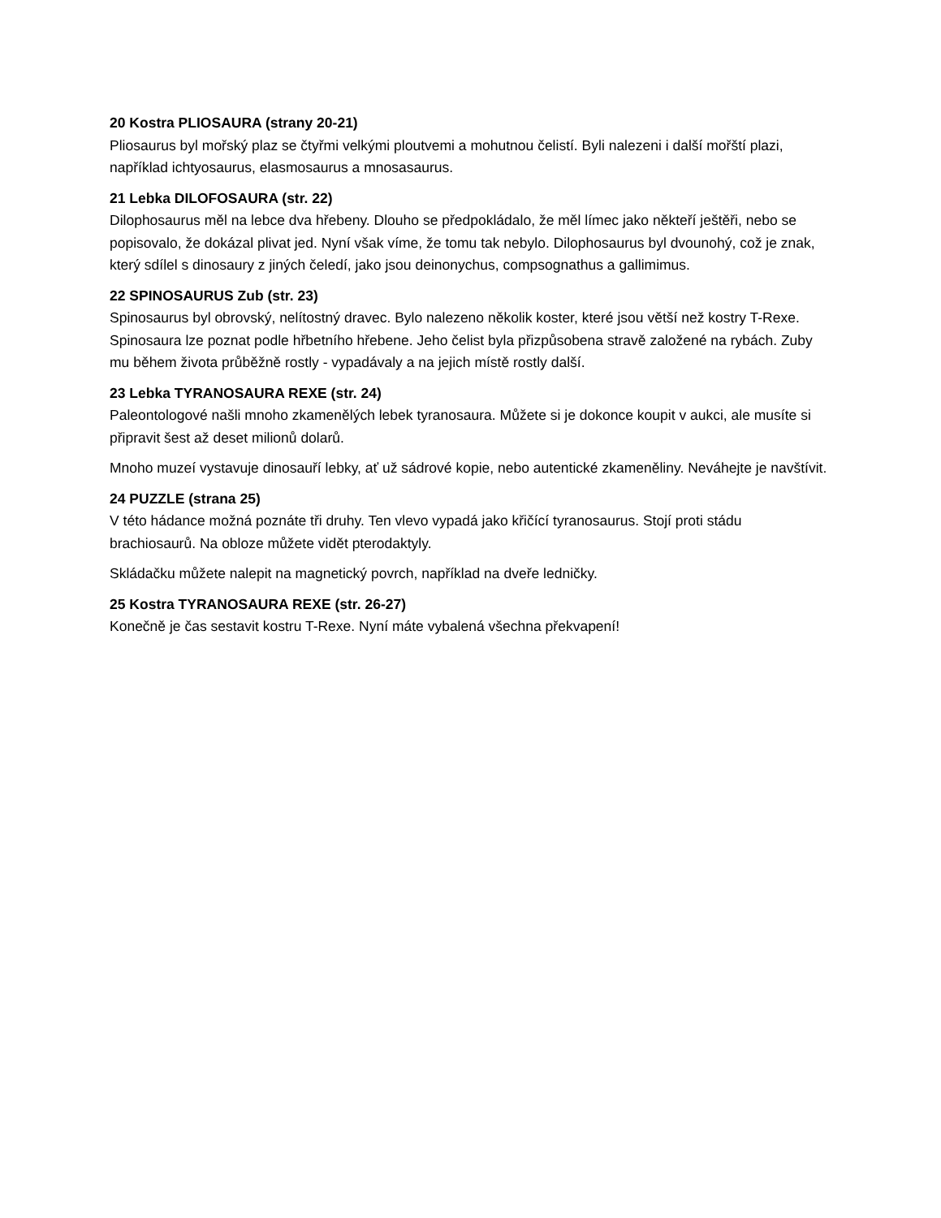20 Kostra PLIOSAURA (strany 20-21)
Pliosaurus byl mořský plaz se čtyřmi velkými ploutvemi a mohutnou čelistí. Byli nalezeni i další mořští plazi, například ichtyosaurus, elasmosaurus a mnosasaurus.
21 Lebka DILOFOSAURA (str. 22)
Dilophosaurus měl na lebce dva hřebeny. Dlouho se předpokládalo, že měl límec jako někteří ještěři, nebo se popisovalo, že dokázal plivat jed. Nyní však víme, že tomu tak nebylo. Dilophosaurus byl dvounohý, což je znak, který sdílel s dinosaury z jiných čeledí, jako jsou deinonychus, compsognathus a gallimimus.
22 SPINOSAURUS Zub (str. 23)
Spinosaurus byl obrovský, nelítostný dravec. Bylo nalezeno několik koster, které jsou větší než kostry T-Rexe. Spinosaura lze poznat podle hřbetního hřebene. Jeho čelist byla přizpůsobena stravě založené na rybách. Zuby mu během života průběžně rostly - vypadávaly a na jejich místě rostly další.
23 Lebka TYRANOSAURA REXE (str. 24)
Paleontologové našli mnoho zkamenělých lebek tyranosaura. Můžete si je dokonce koupit v aukci, ale musíte si připravit šest až deset milionů dolarů.
Mnoho muzeí vystavuje dinosauří lebky, ať už sádrové kopie, nebo autentické zkameněliny. Neváhejte je navštívit.
24 PUZZLE (strana 25)
V této hádance možná poznáte tři druhy. Ten vlevo vypadá jako křičící tyranosaurus. Stojí proti stádu brachiosaurů. Na obloze můžete vidět pterodaktyly.
Skládačku můžete nalepit na magnetický povrch, například na dveře ledničky.
25 Kostra TYRANOSAURA REXE (str. 26-27)
Konečně je čas sestavit kostru T-Rexe. Nyní máte vybalená všechna překvapení!